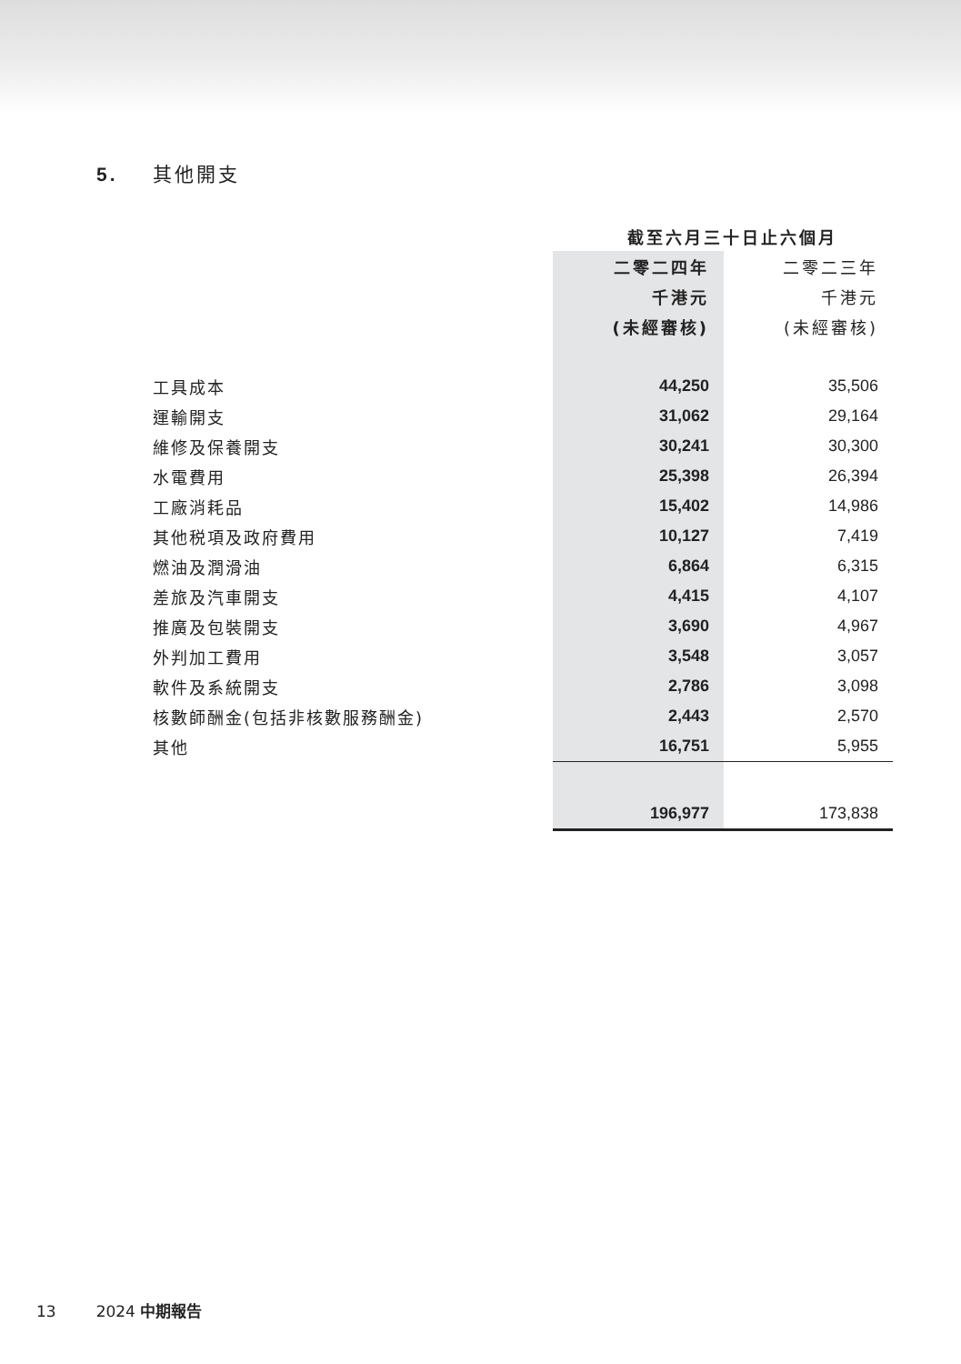5. 其他開支
| | 截至六月三十日止六個月 | |
| | 二零二四年 | 二零二三年 |
| | 千港元 | 千港元 |
| | (未經審核) | (未經審核) |
| 工具成本 | 44,250 | 35,506 |
| 運輸開支 | 31,062 | 29,164 |
| 維修及保養開支 | 30,241 | 30,300 |
| 水電費用 | 25,398 | 26,394 |
| 工廠消耗品 | 15,402 | 14,986 |
| 其他税項及政府費用 | 10,127 | 7,419 |
| 燃油及潤滑油 | 6,864 | 6,315 |
| 差旅及汽車開支 | 4,415 | 4,107 |
| 推廣及包裝開支 | 3,690 | 4,967 |
| 外判加工費用 | 3,548 | 3,057 |
| 軟件及系統開支 | 2,786 | 3,098 |
| 核數師酬金(包括非核數服務酬金) | 2,443 | 2,570 |
| 其他 | 16,751 | 5,955 |
| | 196,977 | 173,838 |
13 2024 中期報告